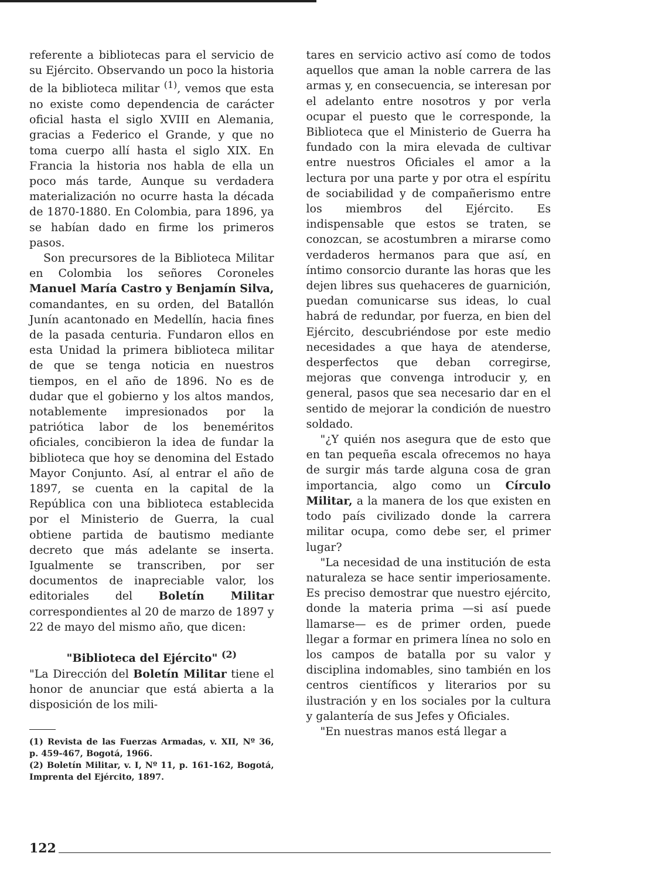referente a bibliotecas para el servicio de su Ejército. Observando un poco la historia de la biblioteca militar <sup>(1)</sup>, vemos que esta no existe como dependencia de carácter oficial hasta el siglo XVIII en Alemania, gracias a Federico el Grande, y que no toma cuerpo allí hasta el siglo XIX. En Francia la historia nos habla de ella un poco más tarde, Aunque su verdadera materialización no ocurre hasta la década de 1870-1880. En Colombia, para 1896, ya se habían dado en firme los primeros pasos.
Son precursores de la Biblioteca Militar en Colombia los señores Coroneles Manuel María Castro y Benjamín Silva, comandantes, en su orden, del Batallón Junín acantonado en Medellín, hacia fines de la pasada centuria. Fundaron ellos en esta Unidad la primera biblioteca militar de que se tenga noticia en nuestros tiempos, en el año de 1896. No es de dudar que el gobierno y los altos mandos, notablemente impresionados por la patriótica labor de los beneméritos oficiales, concibieron la idea de fundar la biblioteca que hoy se denomina del Estado Mayor Conjunto. Así, al entrar el año de 1897, se cuenta en la capital de la República con una biblioteca establecida por el Ministerio de Guerra, la cual obtiene partida de bautismo mediante decreto que más adelante se inserta. Igualmente se transcriben, por ser documentos de inapreciable valor, los editoriales del Boletín Militar correspondientes al 20 de marzo de 1897 y 22 de mayo del mismo año, que dicen:
"Biblioteca del Ejército" <sup>(2)</sup>
"La Dirección del Boletín Militar tiene el honor de anunciar que está abierta a la disposición de los mili-
(1) Revista de las Fuerzas Armadas, v. XII, Nº 36, p. 459-467, Bogotá, 1966.
(2) Boletín Militar, v. I, Nº 11, p. 161-162, Bogotá, Imprenta del Ejército, 1897.
tares en servicio activo así como de todos aquellos que aman la noble carrera de las armas y, en consecuencia, se interesan por el adelanto entre nosotros y por verla ocupar el puesto que le corresponde, la Biblioteca que el Ministerio de Guerra ha fundado con la mira elevada de cultivar entre nuestros Oficiales el amor a la lectura por una parte y por otra el espíritu de sociabilidad y de compañerismo entre los miembros del Ejército. Es indispensable que estos se traten, se conozcan, se acostumbren a mirarse como verdaderos hermanos para que así, en íntimo consorcio durante las horas que les dejen libres sus quehaceres de guarnición, puedan comunicarse sus ideas, lo cual habrá de redundar, por fuerza, en bien del Ejército, descubriéndose por este medio necesidades a que haya de atenderse, desperfectos que deban corregirse, mejoras que convenga introducir y, en general, pasos que sea necesario dar en el sentido de mejorar la condición de nuestro soldado.
"¿Y quién nos asegura que de esto que en tan pequeña escala ofrecemos no haya de surgir más tarde alguna cosa de gran importancia, algo como un Círculo Militar, a la manera de los que existen en todo país civilizado donde la carrera militar ocupa, como debe ser, el primer lugar?
"La necesidad de una institución de esta naturaleza se hace sentir imperiosamente. Es preciso demostrar que nuestro ejército, donde la materia prima —si así puede llamarse— es de primer orden, puede llegar a formar en primera línea no solo en los campos de batalla por su valor y disciplina indomables, sino también en los centros científicos y literarios por su ilustración y en los sociales por la cultura y galantería de sus Jefes y Oficiales.
"En nuestras manos está llegar a
122